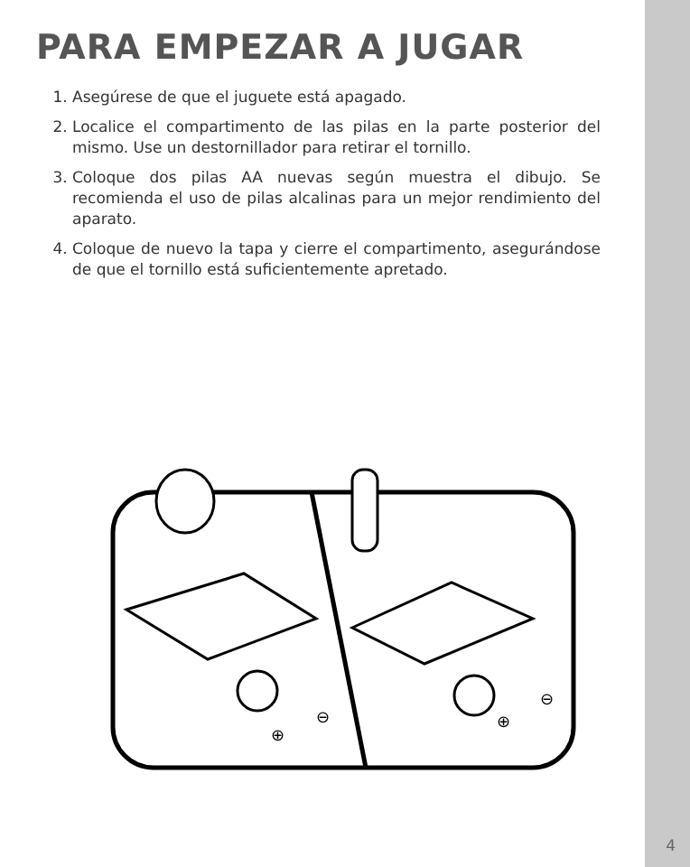PARA EMPEZAR A JUGAR
1. Asegúrese de que el juguete está apagado.
2. Localice el compartimento de las pilas en la parte posterior del mismo. Use un destornillador para retirar el tornillo.
3. Coloque dos pilas AA nuevas según muestra el dibujo. Se recomienda el uso de pilas alcalinas para un mejor rendimiento del aparato.
4. Coloque de nuevo la tapa y cierre el compartimento, asegurándose de que el tornillo está suficientemente apretado.
⊖
⊕
⊖
⊕
4